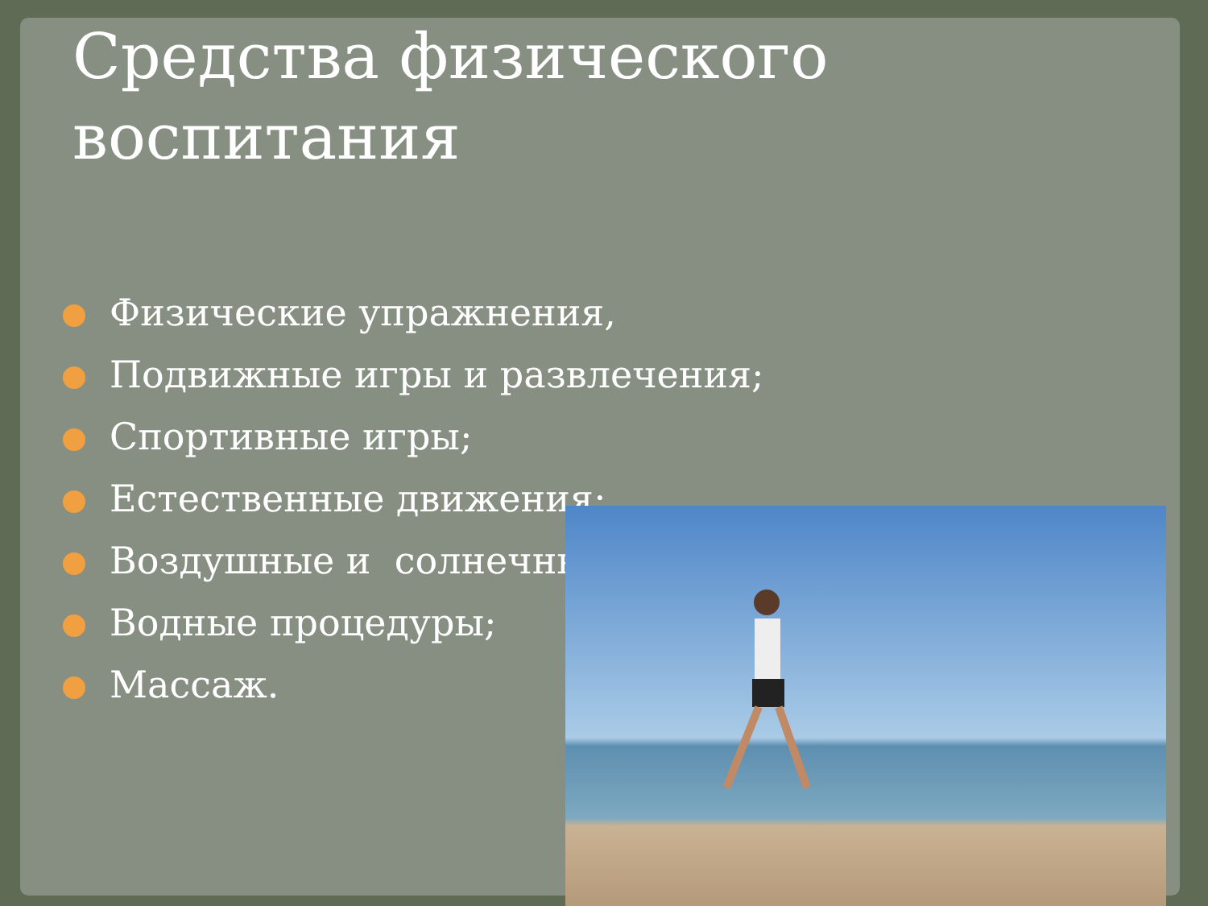Средства физического
воспитания
Физические упражнения,
Подвижные игры и развлечения;
Спортивные игры;
Естественные движения;
Воздушные и солнечны
Водные процедуры;
Массаж.